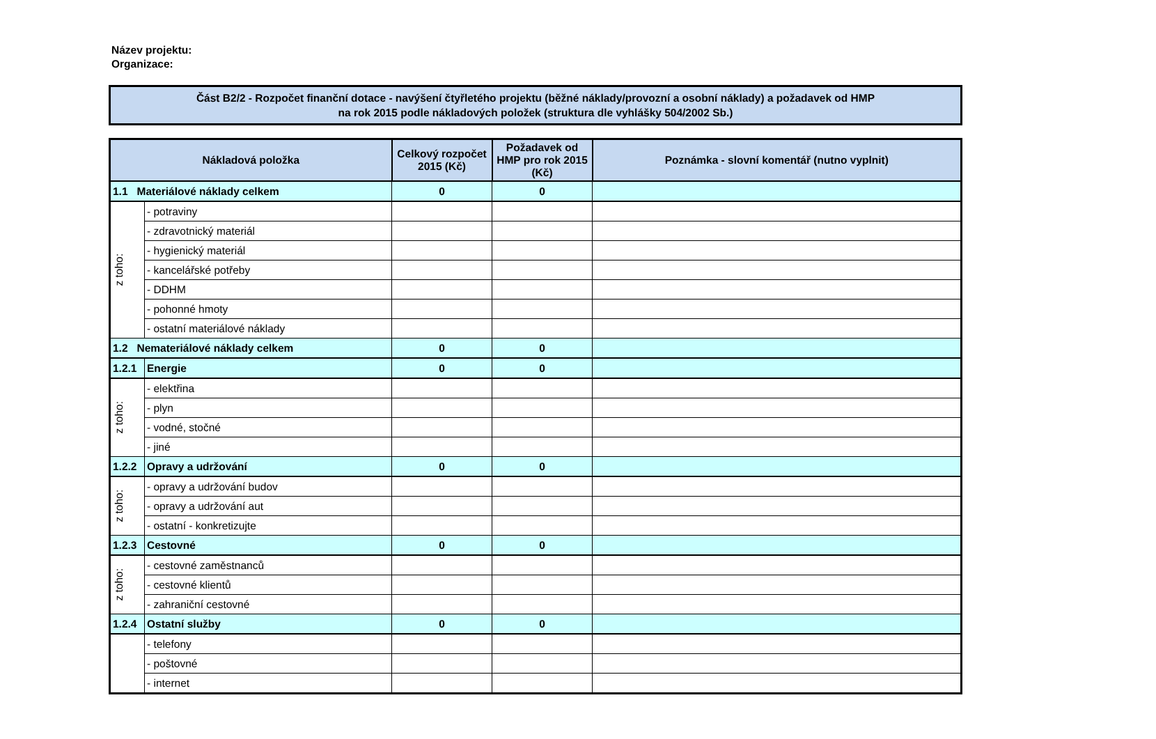Název projektu:
Organizace:
Část B2/2 - Rozpočet finanční dotace - navýšení čtyřletého projektu (běžné náklady/provozní a osobní náklady) a požadavek od HMP
na rok 2015 podle nákladových položek (struktura dle vyhlášky 504/2002 Sb.)
| Nákladová položka | | Celkový rozpočet 2015 (Kč) | Požadavek od HMP pro rok 2015 (Kč) | Poznámka - slovní komentář (nutno vyplnit) |
| --- | --- | --- | --- | --- |
| 1.1 Materiálové náklady celkem | | 0 | 0 | |
| z toho: | - potraviny | | | |
| | - zdravotnický materiál | | | |
| | - hygienický materiál | | | |
| | - kancelářské potřeby | | | |
| | - DDHM | | | |
| | - pohonné hmoty | | | |
| | - ostatní materiálové náklady | | | |
| 1.2 Nemateriálové náklady celkem | | 0 | 0 | |
| 1.2.1 | Energie | 0 | 0 | |
| z toho: | - elektřina | | | |
| | - plyn | | | |
| | - vodné, stočné | | | |
| | - jiné | | | |
| 1.2.2 | Opravy a udržování | 0 | 0 | |
| z toho: | - opravy a udržování budov | | | |
| | - opravy a udržování aut | | | |
| | - ostatní - konkretizujte | | | |
| 1.2.3 | Cestovné | 0 | 0 | |
| z toho: | - cestovné zaměstnanců | | | |
| | - cestovné klientů | | | |
| | - zahraniční cestovné | | | |
| 1.2.4 | Ostatní služby | 0 | 0 | |
| | - telefony | | | |
| | - poštovné | | | |
| | - internet | | | |